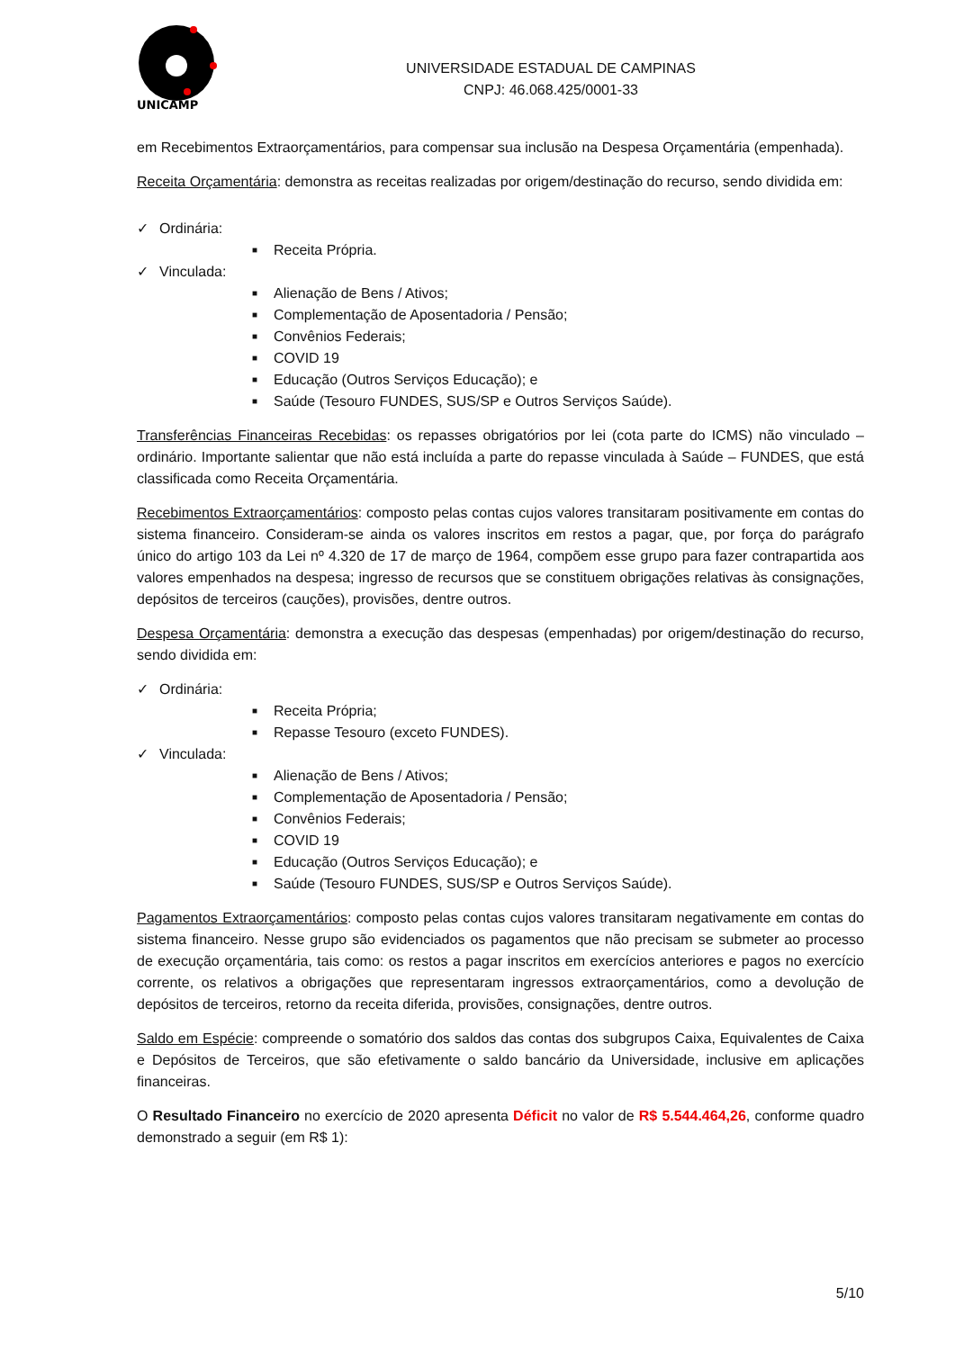UNICAMP
UNIVERSIDADE ESTADUAL DE CAMPINAS
CNPJ: 46.068.425/0001-33
em Recebimentos Extraorçamentários, para compensar sua inclusão na Despesa Orçamentária (empenhada).
Receita Orçamentária: demonstra as receitas realizadas por origem/destinação do recurso, sendo dividida em:
✓ Ordinária:
■ Receita Própria.
✓ Vinculada:
■ Alienação de Bens / Ativos;
■ Complementação de Aposentadoria / Pensão;
■ Convênios Federais;
■ COVID 19
■ Educação (Outros Serviços Educação); e
■ Saúde (Tesouro FUNDES, SUS/SP e Outros Serviços Saúde).
Transferências Financeiras Recebidas: os repasses obrigatórios por lei (cota parte do ICMS) não vinculado – ordinário. Importante salientar que não está incluída a parte do repasse vinculada à Saúde – FUNDES, que está classificada como Receita Orçamentária.
Recebimentos Extraorçamentários: composto pelas contas cujos valores transitaram positivamente em contas do sistema financeiro. Consideram-se ainda os valores inscritos em restos a pagar, que, por força do parágrafo único do artigo 103 da Lei nº 4.320 de 17 de março de 1964, compõem esse grupo para fazer contrapartida aos valores empenhados na despesa; ingresso de recursos que se constituem obrigações relativas às consignações, depósitos de terceiros (cauções), provisões, dentre outros.
Despesa Orçamentária: demonstra a execução das despesas (empenhadas) por origem/destinação do recurso, sendo dividida em:
✓ Ordinária:
■ Receita Própria;
■ Repasse Tesouro (exceto FUNDES).
✓ Vinculada:
■ Alienação de Bens / Ativos;
■ Complementação de Aposentadoria / Pensão;
■ Convênios Federais;
■ COVID 19
■ Educação (Outros Serviços Educação); e
■ Saúde (Tesouro FUNDES, SUS/SP e Outros Serviços Saúde).
Pagamentos Extraorçamentários: composto pelas contas cujos valores transitaram negativamente em contas do sistema financeiro. Nesse grupo são evidenciados os pagamentos que não precisam se submeter ao processo de execução orçamentária, tais como: os restos a pagar inscritos em exercícios anteriores e pagos no exercício corrente, os relativos a obrigações que representaram ingressos extraorçamentários, como a devolução de depósitos de terceiros, retorno da receita diferida, provisões, consignações, dentre outros.
Saldo em Espécie: compreende o somatório dos saldos das contas dos subgrupos Caixa, Equivalentes de Caixa e Depósitos de Terceiros, que são efetivamente o saldo bancário da Universidade, inclusive em aplicações financeiras.
O Resultado Financeiro no exercício de 2020 apresenta Déficit no valor de R$ 5.544.464,26, conforme quadro demonstrado a seguir (em R$ 1):
5/10